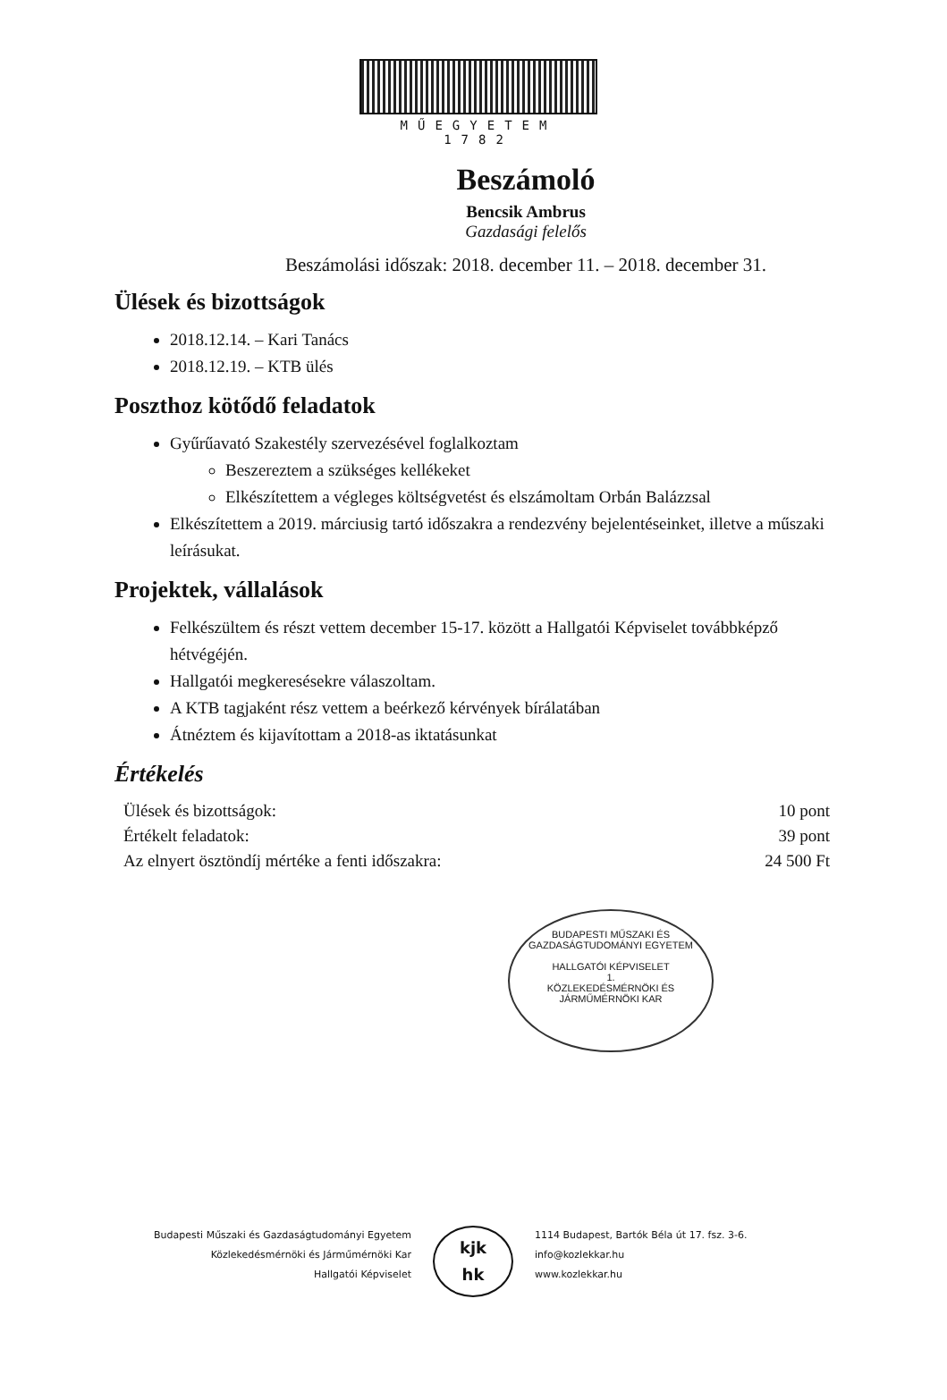MŰEGYETEM 1782
Beszámoló
Bencsik Ambrus
Gazdasági felelős
Beszámolási időszak: 2018. december 11. – 2018. december 31.
Ülések és bizottságok
2018.12.14. – Kari Tanács
2018.12.19. – KTB ülés
Poszthoz kötődő feladatok
Gyűrűavató Szakestély szervezésével foglalkoztam
Beszereztem a szükséges kellékeket
Elkészítettem a végleges költségvetést és elszámoltam Orbán Balázzsal
Elkészítettem a 2019. márciusig tartó időszakra a rendezvény bejelentéseinket, illetve a műszaki leírásukat.
Projektek, vállalások
Felkészültem és részt vettem december 15-17. között a Hallgatói Képviselet továbbképző hétvégéjén.
Hallgatói megkeresésekre válaszoltam.
A KTB tagjaként rész vettem a beérkező kérvények bírálatában
Átnéztem és kijavítottam a 2018-as iktatásunkat
Értékelés
Ülések és bizottságok: 10 pont
Értékelt feladatok: 39 pont
Az elnyert ösztöndíj mértéke a fenti időszakra: 24 500 Ft
BUDAPESTI MŰSZAKI ÉS GAZDASÁGTUDOMÁNYI EGYETEM
HALLGATÓI KÉPVISELET
1.
KÖZLEKEDÉSMÉRNÖKI ÉS JÁRMŰMÉRNÖKI KAR
Budapesti Műszaki és Gazdaságtudományi Egyetem
Közlekedésmérnöki és Járműmérnöki Kar
Hallgatói Képviselet
kjk
hk
1114 Budapest, Bartók Béla út 17. fsz. 3-6.
info@kozlekkar.hu
www.kozlekkar.hu